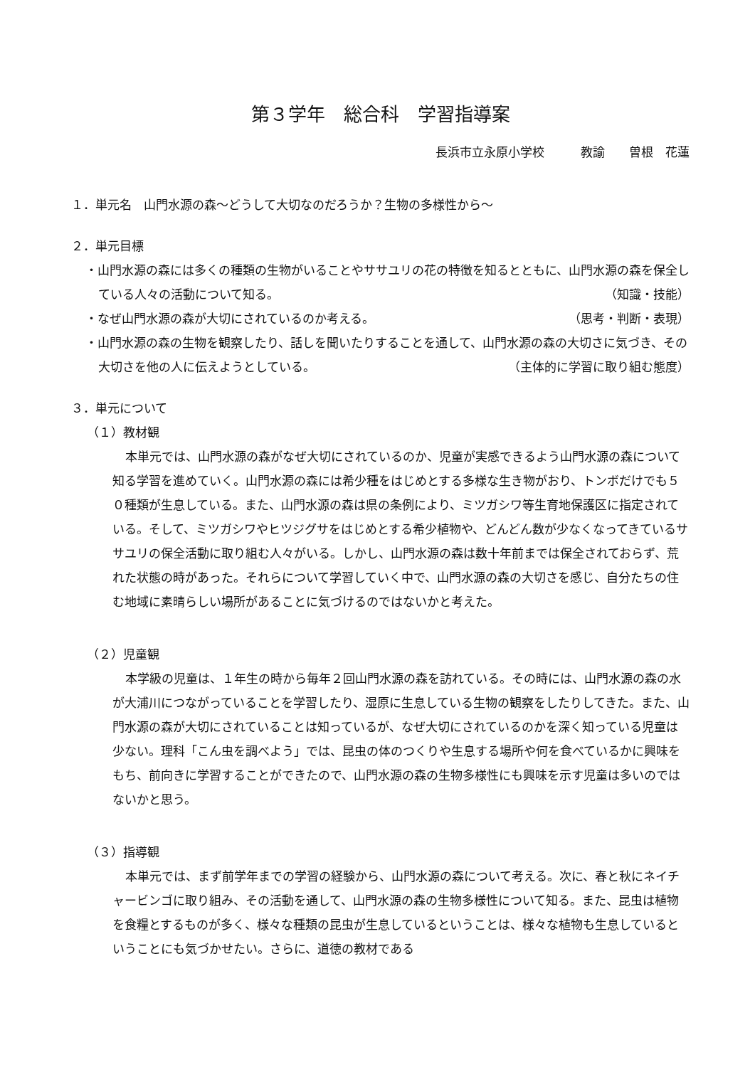第３学年　総合科　学習指導案
長浜市立永原小学校　　　教諭　　曽根　花蓮
１．単元名　山門水源の森～どうして大切なのだろうか？生物の多様性から～
２．単元目標
・山門水源の森には多くの種類の生物がいることやササユリの花の特徴を知るとともに、山門水源の森を保全している人々の活動について知る。 （知識・技能）
・なぜ山門水源の森が大切にされているのか考える。 （思考・判断・表現）
・山門水源の森の生物を観察したり、話しを聞いたりすることを通して、山門水源の森の大切さに気づき、その大切さを他の人に伝えようとしている。 （主体的に学習に取り組む態度）
３．単元について
（１）教材観
本単元では、山門水源の森がなぜ大切にされているのか、児童が実感できるよう山門水源の森について知る学習を進めていく。山門水源の森には希少種をはじめとする多様な生き物がおり、トンボだけでも５０種類が生息している。また、山門水源の森は県の条例により、ミツガシワ等生育地保護区に指定されている。そして、ミツガシワやヒツジグサをはじめとする希少植物や、どんどん数が少なくなってきているササユリの保全活動に取り組む人々がいる。しかし、山門水源の森は数十年前までは保全されておらず、荒れた状態の時があった。それらについて学習していく中で、山門水源の森の大切さを感じ、自分たちの住む地域に素晴らしい場所があることに気づけるのではないかと考えた。
（２）児童観
本学級の児童は、１年生の時から毎年２回山門水源の森を訪れている。その時には、山門水源の森の水が大浦川につながっていることを学習したり、湿原に生息している生物の観察をしたりしてきた。また、山門水源の森が大切にされていることは知っているが、なぜ大切にされているのかを深く知っている児童は少ない。理科「こん虫を調べよう」では、昆虫の体のつくりや生息する場所や何を食べているかに興味をもち、前向きに学習することができたので、山門水源の森の生物多様性にも興味を示す児童は多いのではないかと思う。
（３）指導観
本単元では、まず前学年までの学習の経験から、山門水源の森について考える。次に、春と秋にネイチャービンゴに取り組み、その活動を通して、山門水源の森の生物多様性について知る。また、昆虫は植物を食糧とするものが多く、様々な種類の昆虫が生息しているということは、様々な植物も生息しているということにも気づかせたい。さらに、道徳の教材である